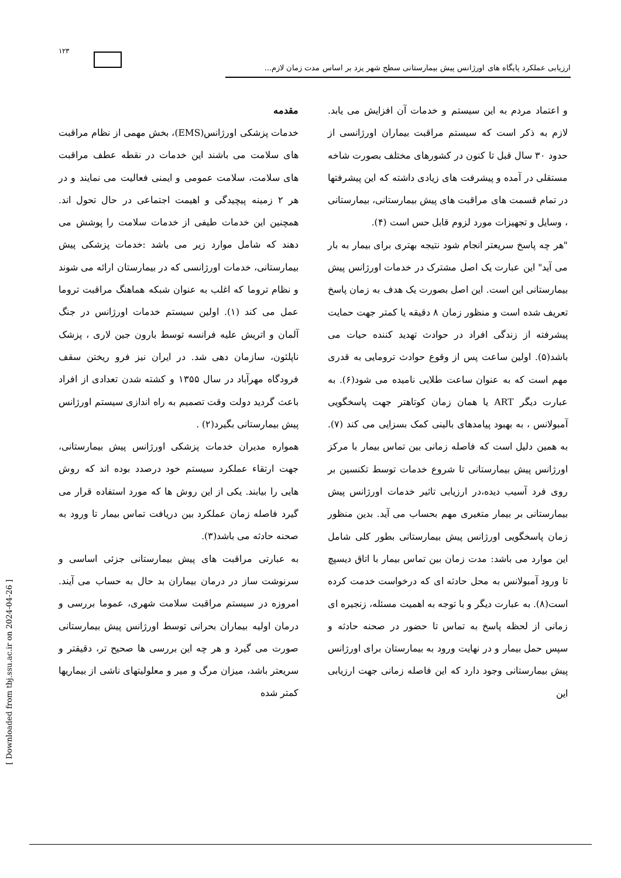۱۲۳
ارزیابی عملکرد پایگاه های اورژانس پیش بیمارستانی سطح شهر یزد بر اساس مدت زمان لازم...
مقدمه
خدمات پزشکی اورژانس(EMS)، بخش مهمی از نظام مراقبت های سلامت می باشند این خدمات در نقطه عطف مراقبت های سلامت، سلامت عمومی و ایمنی فعالیت می نمایند و در هر ۲ زمینه پیچیدگی و اهیمت اجتماعی در حال تحول اند. همچنین این خدمات طیفی از خدمات سلامت را پوشش می دهند که شامل موارد زیر می باشد :خدمات پزشکی پیش بیمارستانی، خدمات اورژانسی که در بیمارستان ارائه می شوند و نظام تروما که اغلب به عنوان شبکه هماهنگ مراقبت تروما عمل می کند (۱). اولین سیستم خدمات اورژانس در جنگ آلمان و اتریش علیه فرانسه توسط بارون جین لاری ، پزشک ناپلئون، سازمان دهی شد. در ایران نیز فرو ریختن سقف فرودگاه مهرآباد در سال ۱۳۵۵ و کشته شدن تعدادی از افراد باعث گردید دولت وقت تصمیم به راه اندازی سیستم اورژانس پیش بیمارستانی بگیرد(۲) .
همواره مدیران خدمات پزشکی اورژانس پیش بیمارستانی، جهت ارتقاء عملکرد سیستم خود درصدد بوده اند که روش هایی را بیابند. یکی از این روش ها که مورد استفاده قرار می گیرد فاصله زمان عملکرد بین دریافت تماس بیمار تا ورود به صحنه حادثه می باشد(۳).
به عبارتی مراقبت های پیش بیمارستانی جزئی اساسی و سرنوشت ساز در درمان بیماران بد حال به حساب می آیند. امروزه در سیستم مراقبت سلامت شهری، عموما بررسی و درمان اولیه بیماران بحرانی توسط اورژانس پیش بیمارستانی صورت می گیرد و هر چه این بررسی ها صحیح تر، دقیقتر و سریعتر باشد، میزان مرگ و میر و معلولیتهای ناشی از بیماریها کمتر شده
و اعتماد مردم به این سیستم و خدمات آن افزایش می یابد. لازم به ذکر است که سیستم مراقبت بیماران اورژانسی از حدود ۳۰ سال قبل تا کنون در کشورهای مختلف بصورت شاخه مستقلی در آمده و پیشرفت های زیادی داشته که این پیشرفتها در تمام قسمت های مراقبت های پیش بیمارستانی، بیمارستانی ، وسایل و تجهیزات مورد لزوم قابل حس است (۴).
"هر چه پاسخ سریعتر انجام شود نتیجه بهتری برای بیمار به بار می آید" این عبارت یک اصل مشترک در خدمات اورژانس پیش بیمارستانی این است. این اصل بصورت یک هدف به زمان پاسخ تعریف شده است و منظور زمان ۸ دقیقه یا کمتر جهت حمایت پیشرفته از زندگی افراد در حوادث تهدید کننده حیات می باشد(۵). اولین ساعت پس از وقوع حوادث ترومایی به قدری مهم است که به عنوان ساعت طلایی نامیده می شود(۶). به عبارت دیگر ART یا همان زمان کوتاهتر جهت پاسخگویی آمبولانس ، به بهبود پیامدهای بالینی کمک بسزایی می کند (۷). به همین دلیل است که فاصله زمانی بین تماس بیمار با مرکز اورژانس پیش بیمارستانی تا شروع خدمات توسط تکنسین بر روی فرد آسیب دیده،در ارزیابی تاثیر خدمات اورژانس پیش بیمارستانی بر بیمار متغیری مهم بحساب می آید. بدین منظور زمان پاسخگویی اورژانس پیش بیمارستانی بطور کلی شامل این موارد می باشد: مدت زمان بین تماس بیمار با اتاق دیسپچ تا ورود آمبولانس به محل حادثه ای که درخواست خدمت کرده است(۸). به عبارت دیگر و با توجه به اهمیت مسئله، زنجیره ای زمانی از لحظه پاسخ به تماس تا حضور در صحنه حادثه و سپس حمل بیمار و در نهایت ورود به بیمارستان برای اورژانس پیش بیمارستانی وجود دارد که این فاصله زمانی جهت ارزیابی این
[ Downloaded from tbj.ssu.ac.ir on 2024-04-26 ]